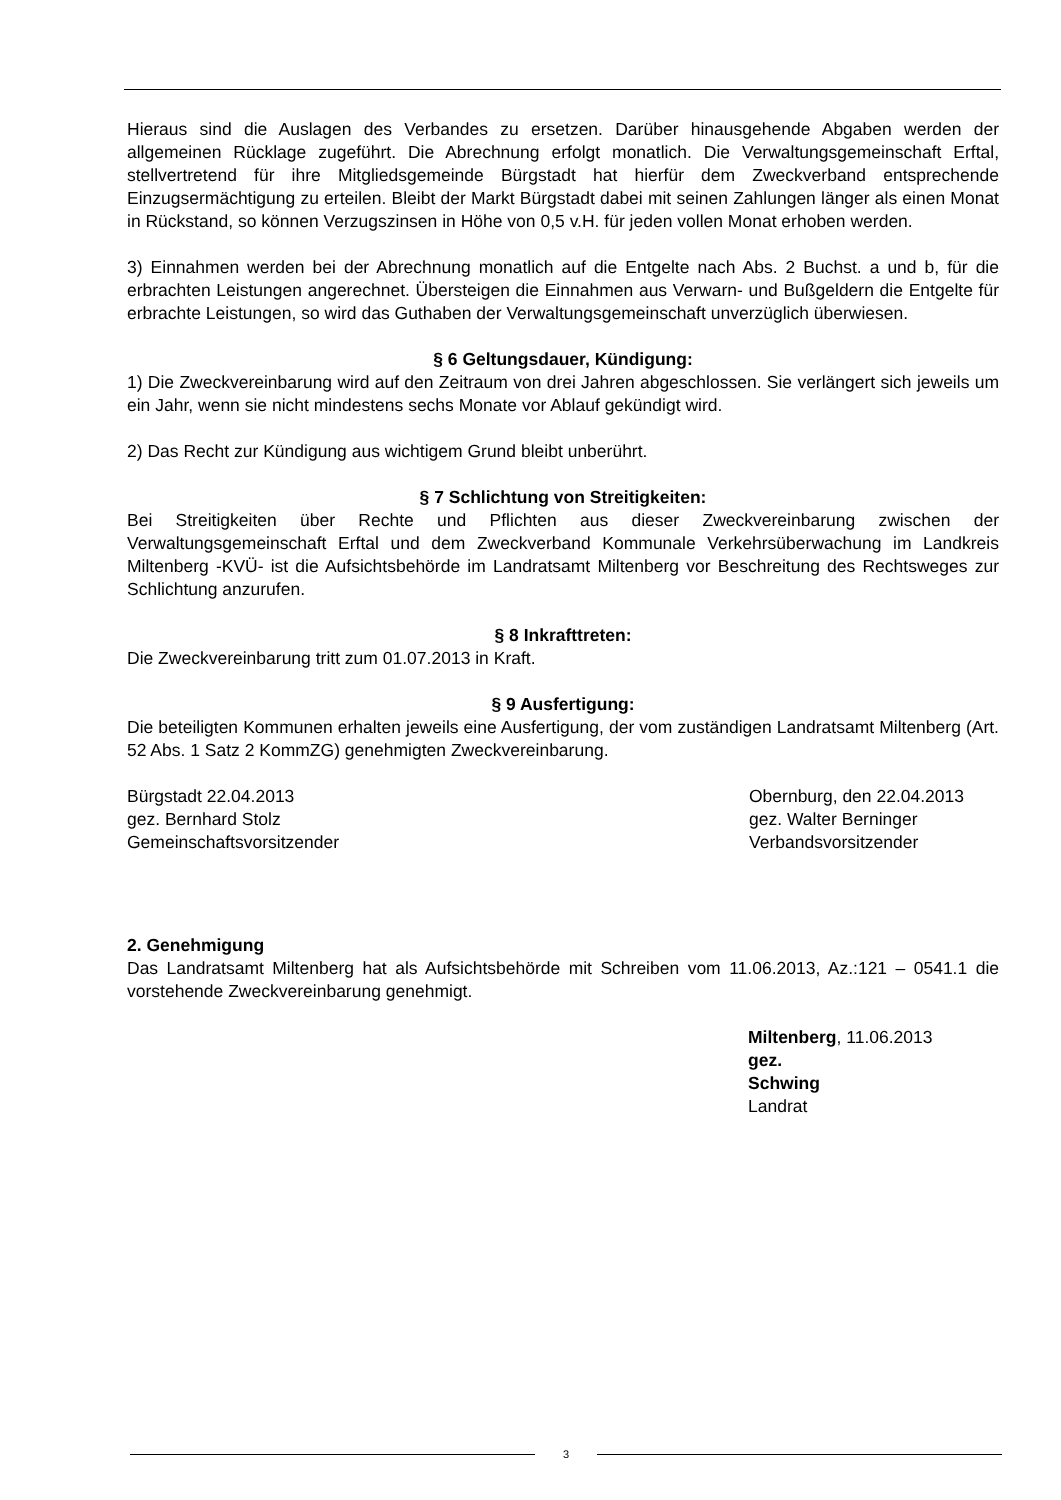Hieraus sind die Auslagen des Verbandes zu ersetzen. Darüber hinausgehende Abgaben werden der allgemeinen Rücklage zugeführt. Die Abrechnung erfolgt monatlich. Die Verwaltungsgemeinschaft Erftal, stellvertretend für ihre Mitgliedsgemeinde Bürgstadt hat hierfür dem Zweckverband entsprechende Einzugsermächtigung zu erteilen. Bleibt der Markt Bürgstadt dabei mit seinen Zahlungen länger als einen Monat in Rückstand, so können Verzugszinsen in Höhe von 0,5 v.H. für jeden vollen Monat erhoben werden.
3) Einnahmen werden bei der Abrechnung monatlich auf die Entgelte nach Abs. 2 Buchst. a und b, für die erbrachten Leistungen angerechnet. Übersteigen die Einnahmen aus Verwarn- und Bußgeldern die Entgelte für erbrachte Leistungen, so wird das Guthaben der Verwaltungsgemeinschaft unverzüglich überwiesen.
§ 6 Geltungsdauer, Kündigung:
1) Die Zweckvereinbarung wird auf den Zeitraum von drei Jahren abgeschlossen. Sie verlängert sich jeweils um ein Jahr, wenn sie nicht mindestens sechs Monate vor Ablauf gekündigt wird.
2) Das Recht zur Kündigung aus wichtigem Grund bleibt unberührt.
§ 7 Schlichtung von Streitigkeiten:
Bei Streitigkeiten über Rechte und Pflichten aus dieser Zweckvereinbarung zwischen der Verwaltungsgemeinschaft Erftal und dem Zweckverband Kommunale Verkehrsüberwachung im Landkreis Miltenberg -KVÜ- ist die Aufsichtsbehörde im Landratsamt Miltenberg vor Beschreitung des Rechtsweges zur Schlichtung anzurufen.
§ 8 Inkrafttreten:
Die Zweckvereinbarung tritt zum 01.07.2013 in Kraft.
§ 9 Ausfertigung:
Die beteiligten Kommunen erhalten jeweils eine Ausfertigung, der vom zuständigen Landratsamt Miltenberg (Art. 52 Abs. 1 Satz 2 KommZG) genehmigten Zweckvereinbarung.
Bürgstadt 22.04.2013
gez. Bernhard Stolz
Gemeinschaftsvorsitzender
Obernburg, den 22.04.2013
gez. Walter Berninger
Verbandsvorsitzender
2. Genehmigung
Das Landratsamt Miltenberg hat als Aufsichtsbehörde mit Schreiben vom 11.06.2013, Az.:121 – 0541.1 die vorstehende Zweckvereinbarung genehmigt.
Miltenberg, 11.06.2013
gez.
Schwing
Landrat
3